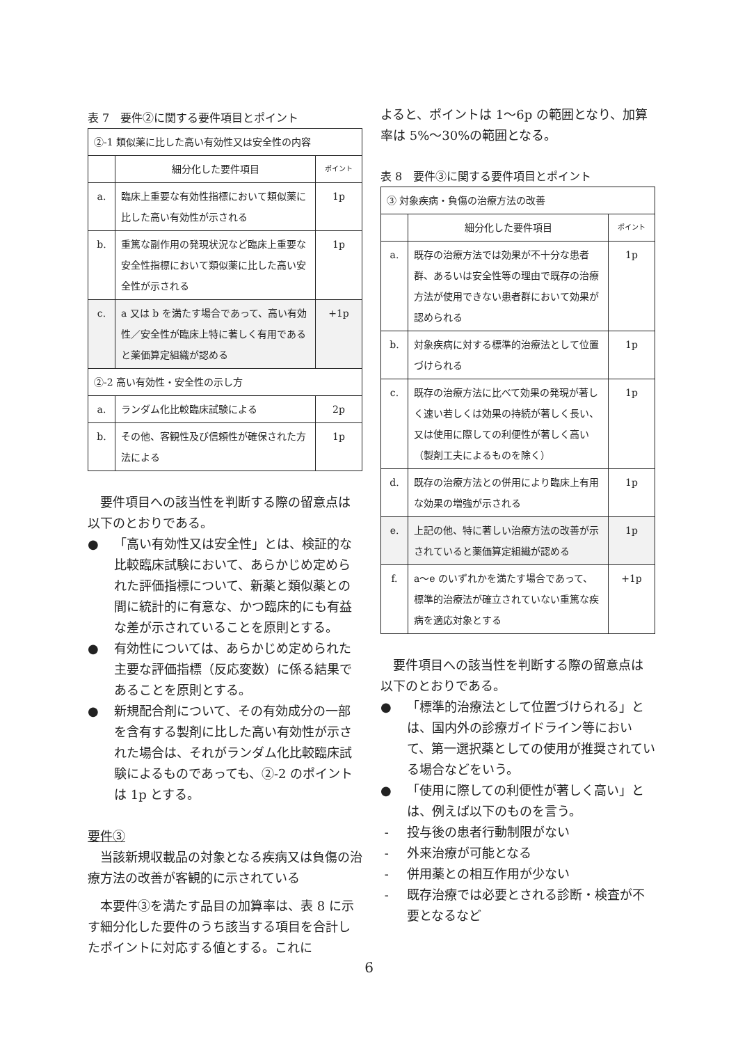表 7　要件②に関する要件項目とポイント
| ②-1 類似薬に比した高い有効性又は安全性の内容 | | |
| | 細分化した要件項目 | ポイント |
| a. | 臨床上重要な有効性指標において類似薬に比した高い有効性が示される | 1p |
| b. | 重篤な副作用の発現状況など臨床上重要な安全性指標において類似薬に比した高い安全性が示される | 1p |
| c. | a 又は b を満たす場合であって、高い有効性／安全性が臨床上特に著しく有用であると薬価算定組織が認める | +1p |
| ②-2 高い有効性・安全性の示し方 | | |
| a. | ランダム化比較臨床試験による | 2p |
| b. | その他、客観性及び信頼性が確保された方法による | 1p |
要件項目への該当性を判断する際の留意点は以下のとおりである。
● 「高い有効性又は安全性」とは、検証的な比較臨床試験において、あらかじめ定められた評価指標について、新薬と類似薬との間に統計的に有意な、かつ臨床的にも有益な差が示されていることを原則とする。
● 有効性については、あらかじめ定められた主要な評価指標（反応変数）に係る結果であることを原則とする。
● 新規配合剤について、その有効成分の一部を含有する製剤に比した高い有効性が示された場合は、それがランダム化比較臨床試験によるものであっても、②-2 のポイントは 1p とする。
要件③
当該新規収載品の対象となる疾病又は負傷の治療方法の改善が客観的に示されている
本要件③を満たす品目の加算率は、表 8 に示す細分化した要件のうち該当する項目を合計したポイントに対応する値とする。これに
よると、ポイントは 1～6p の範囲となり、加算率は 5%～30%の範囲となる。
表 8　要件③に関する要件項目とポイント
| ③ 対象疾病・負傷の治療方法の改善 | | |
| | 細分化した要件項目 | ポイント |
| a. | 既存の治療方法では効果が不十分な患者群、あるいは安全性等の理由で既存の治療方法が使用できない患者群において効果が認められる | 1p |
| b. | 対象疾病に対する標準的治療法として位置づけられる | 1p |
| c. | 既存の治療方法に比べて効果の発現が著しく速い若しくは効果の持続が著しく長い、又は使用に際しての利便性が著しく高い（製剤工夫によるものを除く） | 1p |
| d. | 既存の治療方法との併用により臨床上有用な効果の増強が示される | 1p |
| e. | 上記の他、特に著しい治療方法の改善が示されていると薬価算定組織が認める | 1p |
| f. | a～e のいずれかを満たす場合であって、標準的治療法が確立されていない重篤な疾病を適応対象とする | +1p |
要件項目への該当性を判断する際の留意点は以下のとおりである。
● 「標準的治療法として位置づけられる」とは、国内外の診療ガイドライン等において、第一選択薬としての使用が推奨されている場合などをいう。
● 「使用に際しての利便性が著しく高い」とは、例えば以下のものを言う。
- 投与後の患者行動制限がない
- 外来治療が可能となる
- 併用薬との相互作用が少ない
- 既存治療では必要とされる診断・検査が不要となるなど
6